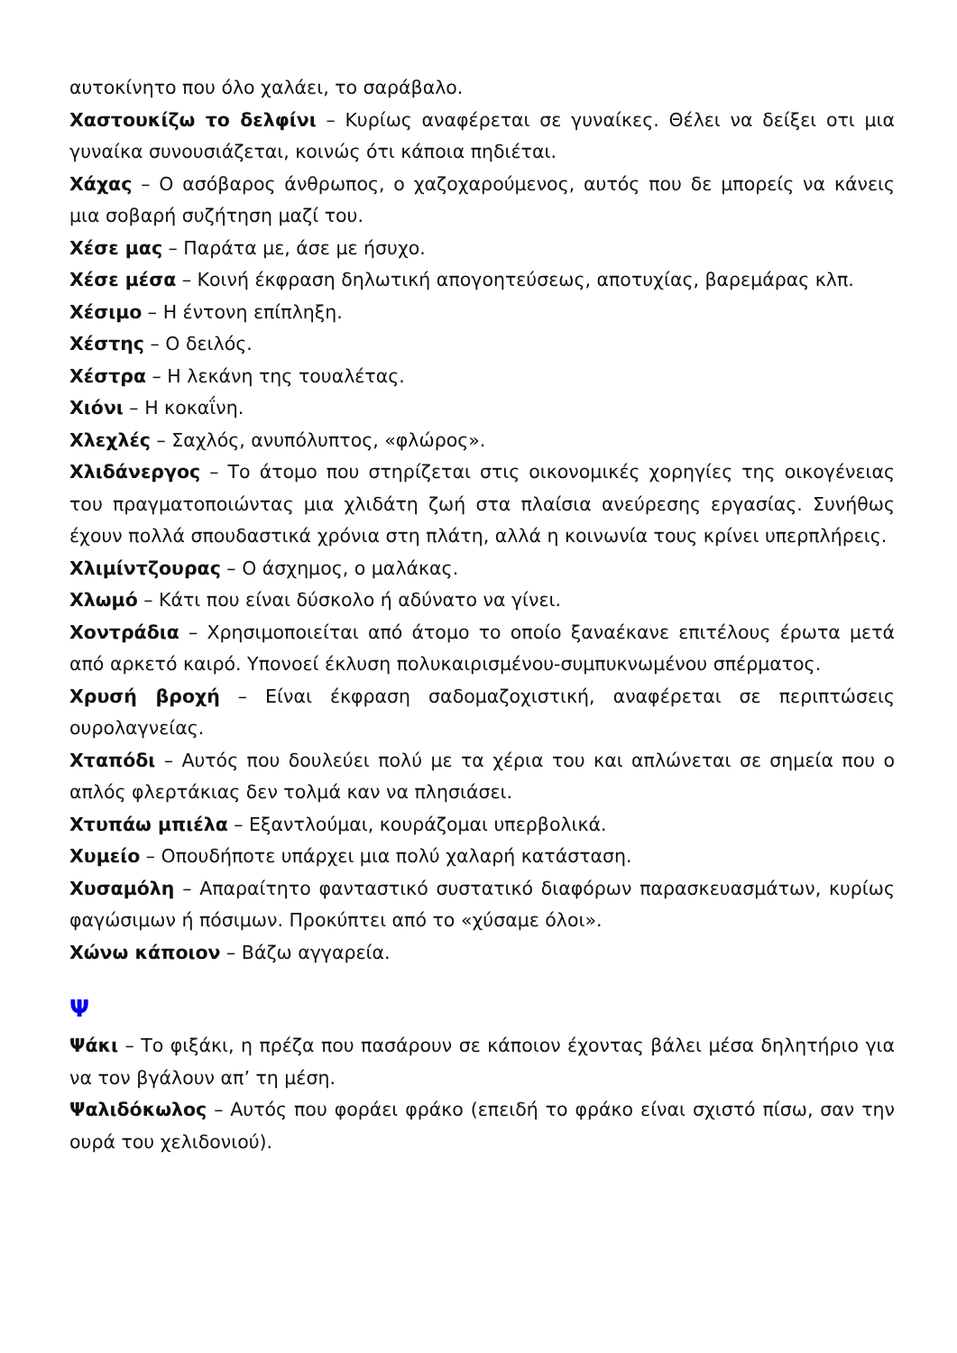αυτοκίνητο που όλο χαλάει, το σαράβαλο.
Χαστουκίζω το δελφίνι – Κυρίως αναφέρεται σε γυναίκες. Θέλει να δείξει οτι μια γυναίκα συνουσιάζεται, κοινώς ότι κάποια πηδιέται.
Χάχας – Ο ασόβαρος άνθρωπος, ο χαζοχαρούμενος, αυτός που δε μπορείς να κάνεις μια σοβαρή συζήτηση μαζί του.
Χέσε μας – Παράτα με, άσε με ήσυχο.
Χέσε μέσα – Κοινή έκφραση δηλωτική απογοητεύσεως, αποτυχίας, βαρεμάρας κλπ.
Χέσιμο – Η έντονη επίπληξη.
Χέστης – Ο δειλός.
Χέστρα – Η λεκάνη της τουαλέτας.
Χιόνι – Η κοκαΐνη.
Χλεχλές – Σαχλός, ανυπόλυπτος, «φλώρος».
Χλιδάνεργος – Το άτομο που στηρίζεται στις οικονομικές χορηγίες της οικογένειας του πραγματοποιώντας μια χλιδάτη ζωή στα πλαίσια ανεύρεσης εργασίας. Συνήθως έχουν πολλά σπουδαστικά χρόνια στη πλάτη, αλλά η κοινωνία τους κρίνει υπερπλήρεις.
Χλιμίντζουρας – Ο άσχημος, ο μαλάκας.
Χλωμό – Κάτι που είναι δύσκολο ή αδύνατο να γίνει.
Χοντράδια – Χρησιμοποιείται από άτομο το οποίο ξαναέκανε επιτέλους έρωτα μετά από αρκετό καιρό. Υπονοεί έκλυση πολυκαιρισμένου-συμπυκνωμένου σπέρματος.
Χρυσή βροχή – Είναι έκφραση σαδομαζοχιστική, αναφέρεται σε περιπτώσεις ουρολαγνείας.
Χταπόδι – Αυτός που δουλεύει πολύ με τα χέρια του και απλώνεται σε σημεία που ο απλός φλερτάκιας δεν τολμά καν να πλησιάσει.
Χτυπάω μπιέλα – Εξαντλούμαι, κουράζομαι υπερβολικά.
Χυμείο – Οπουδήποτε υπάρχει μια πολύ χαλαρή κατάσταση.
Χυσαμόλη – Απαραίτητο φανταστικό συστατικό διαφόρων παρασκευασμάτων, κυρίως φαγώσιμων ή πόσιμων. Προκύπτει από το «χύσαμε όλοι».
Χώνω κάποιον – Βάζω αγγαρεία.
Ψ
Ψάκι – Το φιξάκι, η πρέζα που πασάρουν σε κάποιον έχοντας βάλει μέσα δηλητήριο για να τον βγάλουν απ’ τη μέση.
Ψαλιδόκωλος – Αυτός που φοράει φράκο (επειδή το φράκο είναι σχιστό πίσω, σαν την ουρά του χελιδονιού).